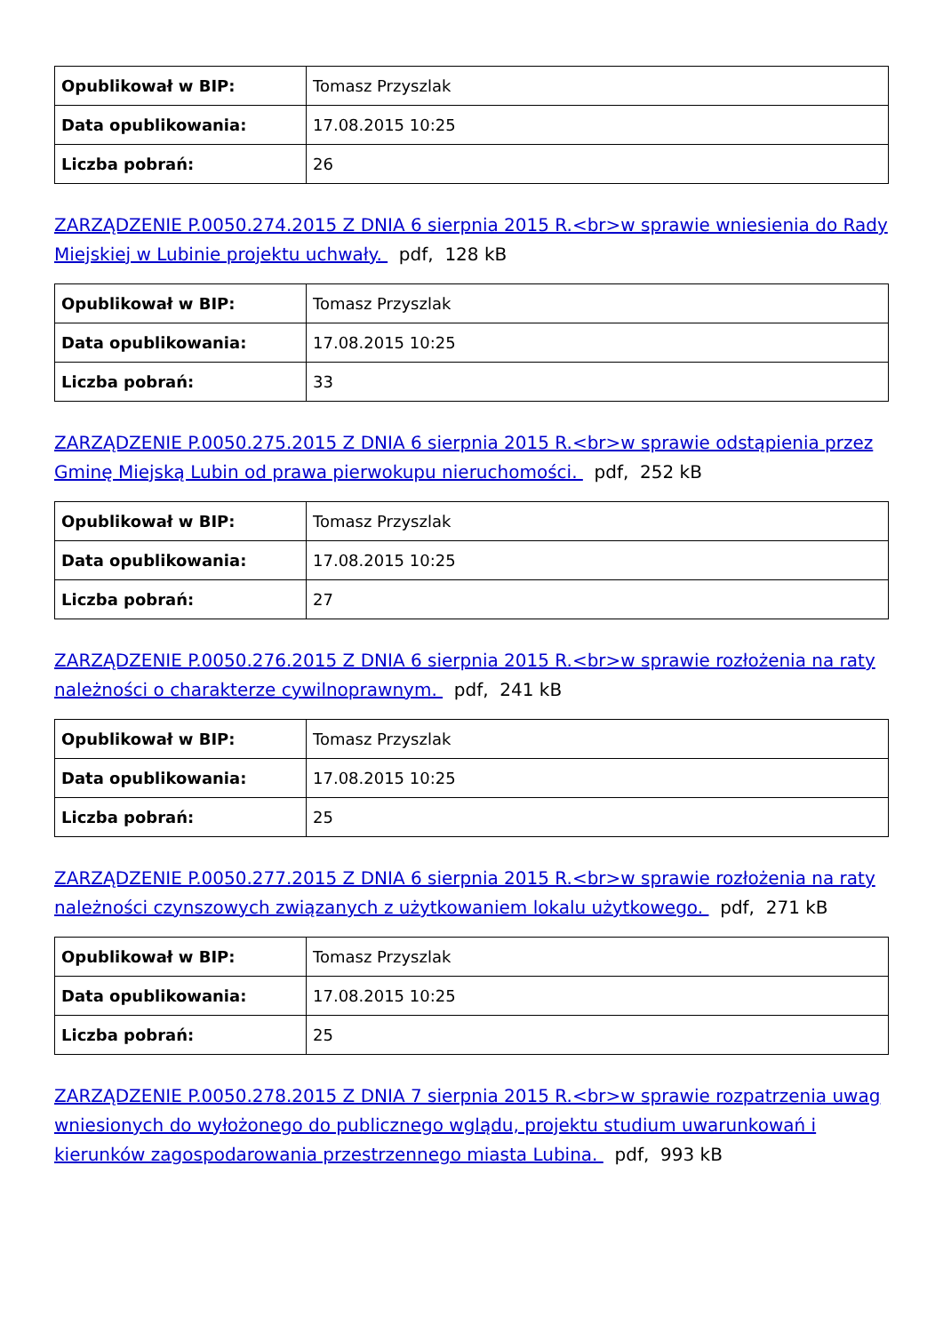| Opublikował w BIP: | Tomasz Przyszlak |
| Data opublikowania: | 17.08.2015 10:25 |
| Liczba pobrań: | 26 |
ZARZĄDZENIE P.0050.274.2015 Z DNIA 6 sierpnia 2015 R.<br>w sprawie wniesienia do Rady Miejskiej w Lubinie projektu uchwały. pdf, 128 kB
| Opublikował w BIP: | Tomasz Przyszlak |
| Data opublikowania: | 17.08.2015 10:25 |
| Liczba pobrań: | 33 |
ZARZĄDZENIE P.0050.275.2015 Z DNIA 6 sierpnia 2015 R.<br>w sprawie odstąpienia przez Gminę Miejską Lubin od prawa pierwokupu nieruchomości. pdf, 252 kB
| Opublikował w BIP: | Tomasz Przyszlak |
| Data opublikowania: | 17.08.2015 10:25 |
| Liczba pobrań: | 27 |
ZARZĄDZENIE P.0050.276.2015 Z DNIA 6 sierpnia 2015 R.<br>w sprawie rozłożenia na raty należności o charakterze cywilnoprawnym. pdf, 241 kB
| Opublikował w BIP: | Tomasz Przyszlak |
| Data opublikowania: | 17.08.2015 10:25 |
| Liczba pobrań: | 25 |
ZARZĄDZENIE P.0050.277.2015 Z DNIA 6 sierpnia 2015 R.<br>w sprawie rozłożenia na raty należności czynszowych związanych z użytkowaniem lokalu użytkowego. pdf, 271 kB
| Opublikował w BIP: | Tomasz Przyszlak |
| Data opublikowania: | 17.08.2015 10:25 |
| Liczba pobrań: | 25 |
ZARZĄDZENIE P.0050.278.2015 Z DNIA 7 sierpnia 2015 R.<br>w sprawie rozpatrzenia uwag wniesionych do wyłożonego do publicznego wglądu, projektu studium uwarunkowań i kierunków zagospodarowania przestrzennego miasta Lubina. pdf, 993 kB